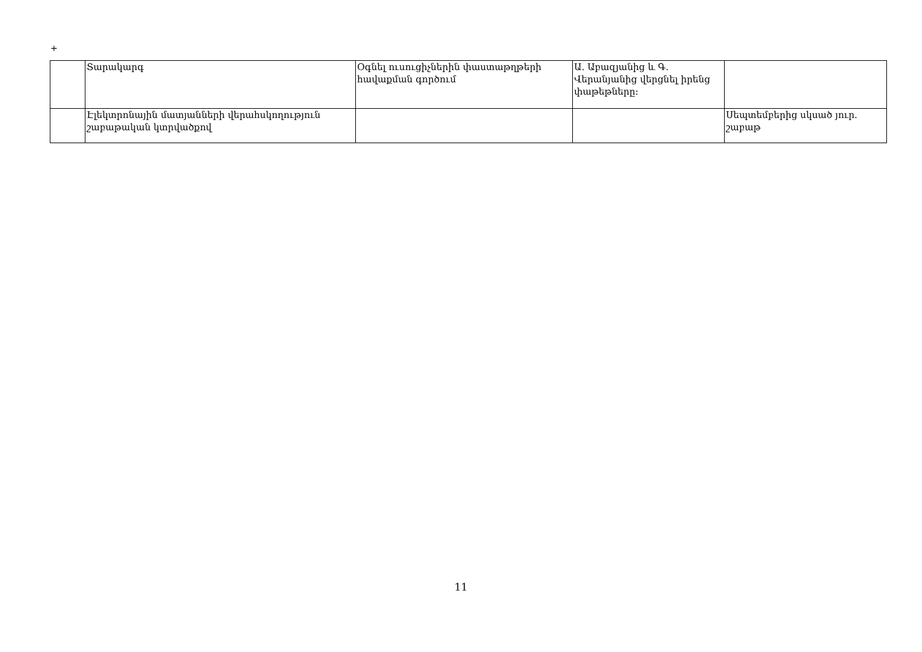+
| | Տարակարգ | Օգնել ուսուցիչներին փաստաթղթերի հավաքման գործում | Ա. Աբազյանից և Գ. Վերանյանից վերցնել իրենց փաթեթները: | |
| | Էլեկտրոնային մատյանների վերահսկողություն շաբաթական կտրվածքով | | | Սեպտեմբերից սկսած յուր. շաբաթ |
11